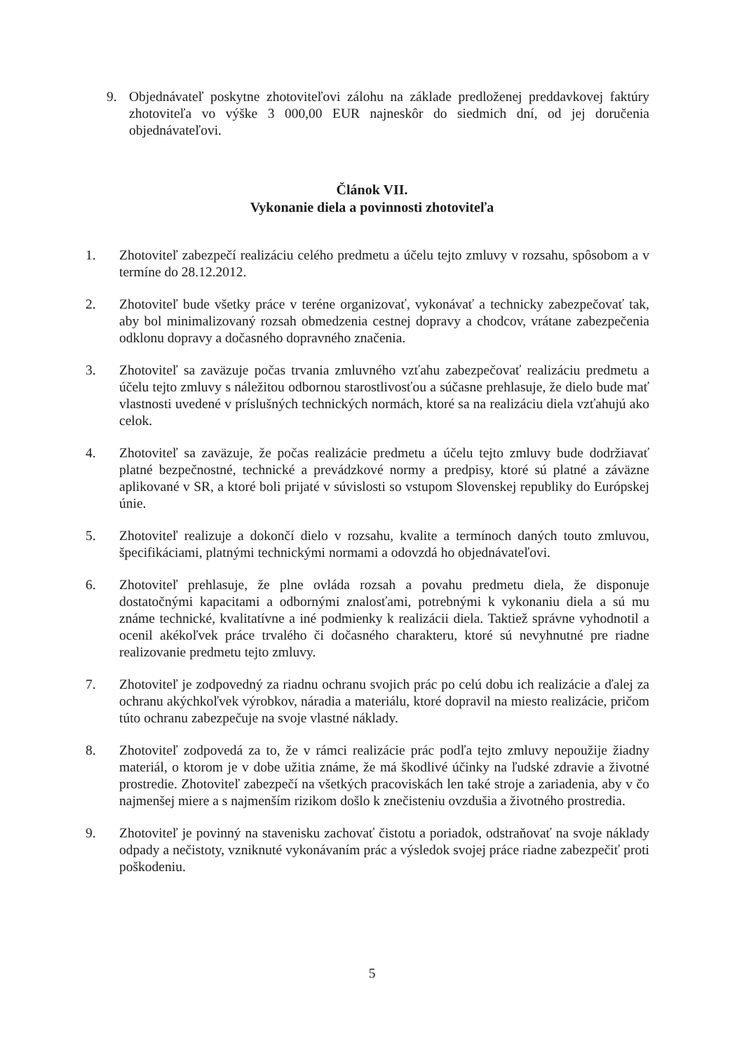9. Objednávateľ poskytne zhotoviteľovi zálohu na základe predloženej preddavkovej faktúry zhotoviteľa vo výške 3 000,00 EUR najneskôr do siedmich dní, od jej doručenia objednávateľovi.
Článok VII.
Vykonanie diela a povinnosti zhotoviteľa
1. Zhotoviteľ zabezpečí realizáciu celého predmetu a účelu tejto zmluvy v rozsahu, spôsobom a v termíne do 28.12.2012.
2. Zhotoviteľ bude všetky práce v teréne organizovať, vykonávať a technicky zabezpečovať tak, aby bol minimalizovaný rozsah obmedzenia cestnej dopravy a chodcov, vrátane zabezpečenia odklonu dopravy a dočasného dopravného značenia.
3. Zhotoviteľ sa zaväzuje počas trvania zmluvného vzťahu zabezpečovať realizáciu predmetu a účelu tejto zmluvy s náležitou odbornou starostlivosťou a súčasne prehlasuje, že dielo bude mať vlastnosti uvedené v príslušných technických normách, ktoré sa na realizáciu diela vzťahujú ako celok.
4. Zhotoviteľ sa zaväzuje, že počas realizácie predmetu a účelu tejto zmluvy bude dodržiavať platné bezpečnostné, technické a prevádzkové normy a predpisy, ktoré sú platné a záväzne aplikované v SR, a ktoré boli prijaté v súvislosti so vstupom Slovenskej republiky do Európskej únie.
5. Zhotoviteľ realizuje a dokončí dielo v rozsahu, kvalite a termínoch daných touto zmluvou, špecifikáciami, platnými technickými normami a odovzdá ho objednávateľovi.
6. Zhotoviteľ prehlasuje, že plne ovláda rozsah a povahu predmetu diela, že disponuje dostatočnými kapacitami a odbornými znalosťami, potrebnými k vykonaniu diela a sú mu známe technické, kvalitatívne a iné podmienky k realizácii diela. Taktiež správne vyhodnotil a ocenil akékoľvek práce trvalého či dočasného charakteru, ktoré sú nevyhnutné pre riadne realizovanie predmetu tejto zmluvy.
7. Zhotoviteľ je zodpovedný za riadnu ochranu svojich prác po celú dobu ich realizácie a ďalej za ochranu akýchkoľvek výrobkov, náradia a materiálu, ktoré dopravil na miesto realizácie, pričom túto ochranu zabezpečuje na svoje vlastné náklady.
8. Zhotoviteľ zodpovedá za to, že v rámci realizácie prác podľa tejto zmluvy nepoužije žiadny materiál, o ktorom je v dobe užitia známe, že má škodlivé účinky na ľudské zdravie a životné prostredie. Zhotoviteľ zabezpečí na všetkých pracoviskách len také stroje a zariadenia, aby v čo najmenšej miere a s najmenším rizikom došlo k znečisteniu ovzdušia a životného prostredia.
9. Zhotoviteľ je povinný na stavenisku zachovať čistotu a poriadok, odstraňovať na svoje náklady odpady a nečistoty, vzniknuté vykonávaním prác a výsledok svojej práce riadne zabezpečiť proti poškodeniu.
5